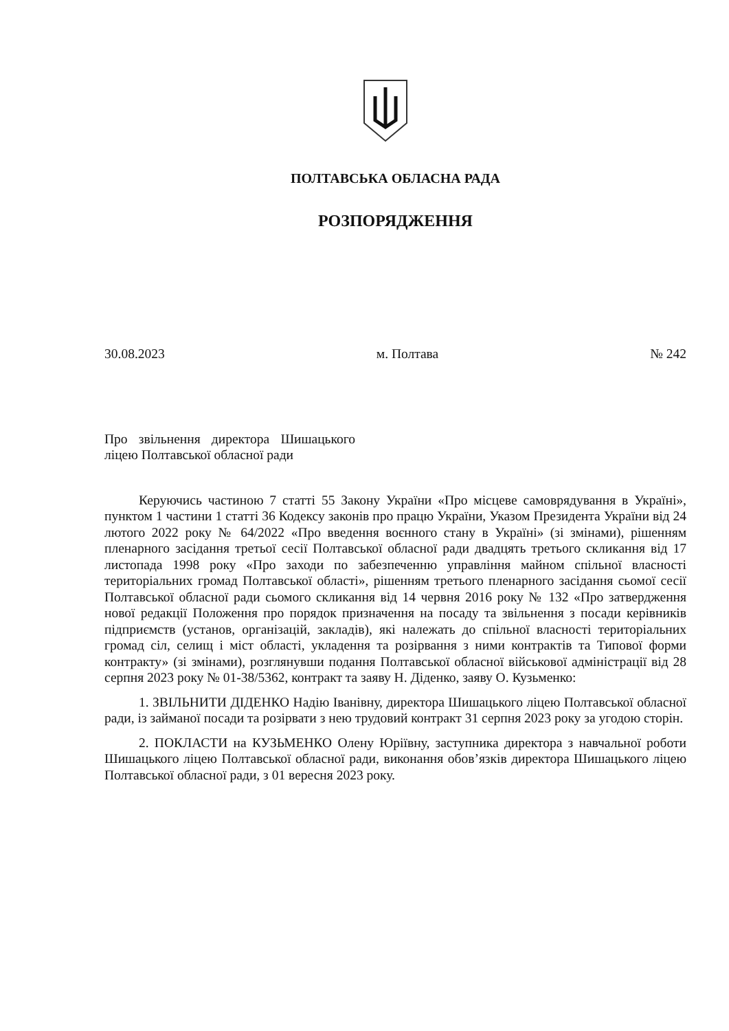ПОЛТАВСЬКА ОБЛАСНА РАДА
РОЗПОРЯДЖЕННЯ
30.08.2023 м. Полтава № 242
Про звільнення директора Шишацького ліцею Полтавської обласної ради
Керуючись частиною 7 статті 55 Закону України «Про місцеве самоврядування в Україні», пунктом 1 частини 1 статті 36 Кодексу законів про працю України, Указом Президента України від 24 лютого 2022 року № 64/2022 «Про введення воєнного стану в Україні» (зі змінами), рішенням пленарного засідання третьої сесії Полтавської обласної ради двадцять третього скликання від 17 листопада 1998 року «Про заходи по забезпеченню управління майном спільної власності територіальних громад Полтавської області», рішенням третього пленарного засідання сьомої сесії Полтавської обласної ради сьомого скликання від 14 червня 2016 року № 132 «Про затвердження нової редакції Положення про порядок призначення на посаду та звільнення з посади керівників підприємств (установ, організацій, закладів), які належать до спільної власності територіальних громад сіл, селищ і міст області, укладення та розірвання з ними контрактів та Типової форми контракту» (зі змінами), розглянувши подання Полтавської обласної військової адміністрації від 28 серпня 2023 року № 01-38/5362, контракт та заяву Н. Діденко, заяву О. Кузьменко:
1. ЗВІЛЬНИТИ ДІДЕНКО Надію Іванівну, директора Шишацького ліцею Полтавської обласної ради, із займаної посади та розірвати з нею трудовий контракт 31 серпня 2023 року за угодою сторін.
2. ПОКЛАСТИ на КУЗЬМЕНКО Олену Юріївну, заступника директора з навчальної роботи Шишацького ліцею Полтавської обласної ради, виконання обов’язків директора Шишацького ліцею Полтавської обласної ради, з 01 вересня 2023 року.